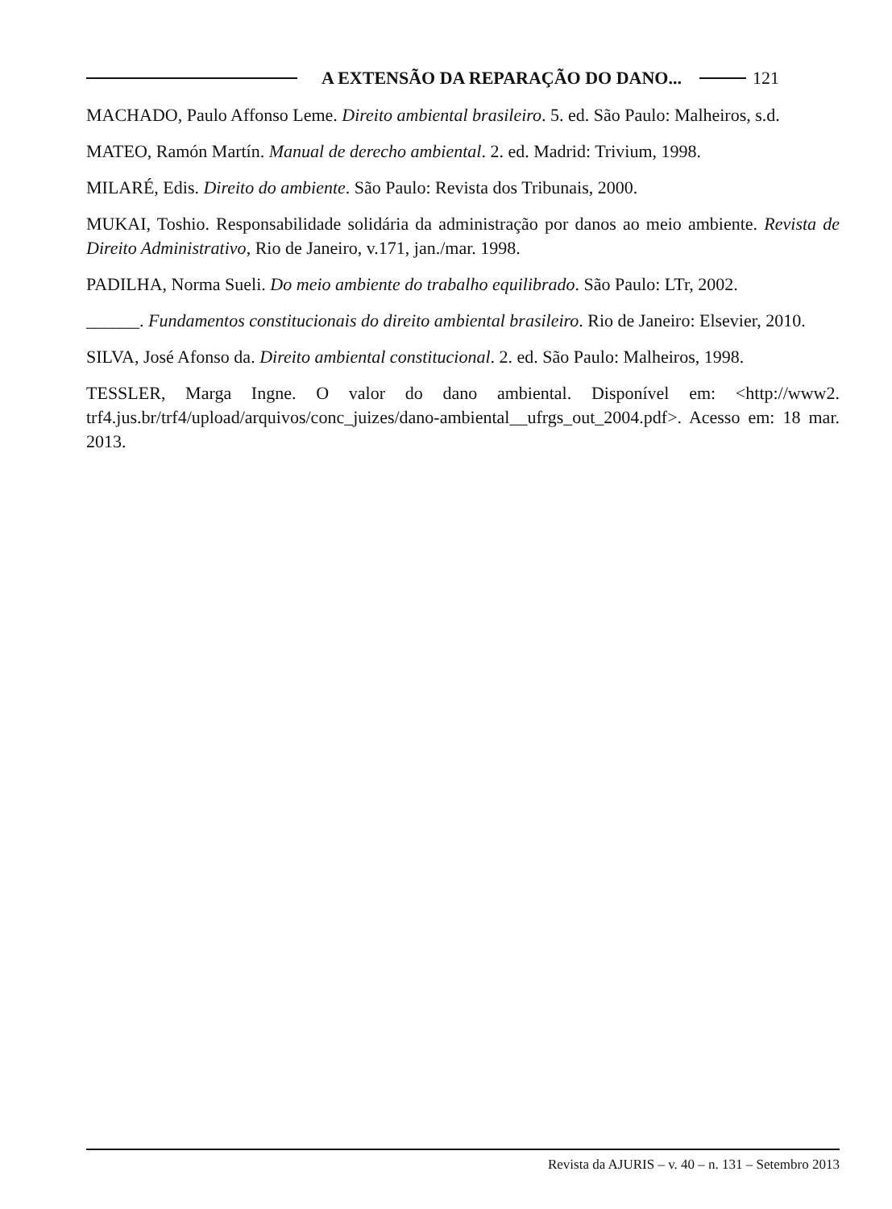A EXTENSÃO DA REPARAÇÃO DO DANO... 121
MACHADO, Paulo Affonso Leme. Direito ambiental brasileiro. 5. ed. São Paulo: Malheiros, s.d.
MATEO, Ramón Martín. Manual de derecho ambiental. 2. ed. Madrid: Trivium, 1998.
MILARÉ, Edis. Direito do ambiente. São Paulo: Revista dos Tribunais, 2000.
MUKAI, Toshio. Responsabilidade solidária da administração por danos ao meio ambiente. Revista de Direito Administrativo, Rio de Janeiro, v.171, jan./mar. 1998.
PADILHA, Norma Sueli. Do meio ambiente do trabalho equilibrado. São Paulo: LTr, 2002.
______. Fundamentos constitucionais do direito ambiental brasileiro. Rio de Janeiro: Elsevier, 2010.
SILVA, José Afonso da. Direito ambiental constitucional. 2. ed. São Paulo: Malheiros, 1998.
TESSLER, Marga Ingne. O valor do dano ambiental. Disponível em: <http://www2. trf4.jus.br/trf4/upload/arquivos/conc_juizes/dano-ambiental__ufrgs_out_2004.pdf>. Acesso em: 18 mar. 2013.
Revista da AJURIS – v. 40 – n. 131 – Setembro 2013